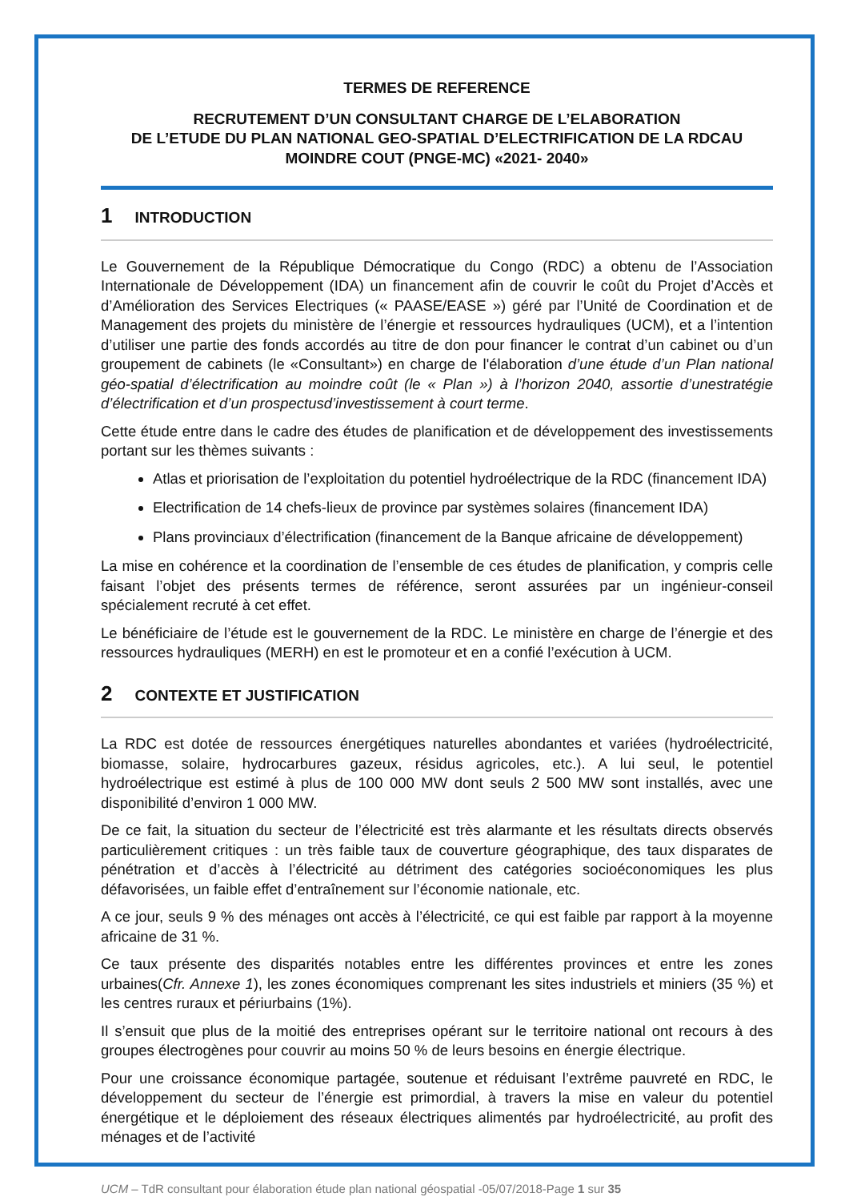TERMES DE REFERENCE
RECRUTEMENT D’UN CONSULTANT CHARGE DE L’ELABORATION
DE L’ETUDE DU PLAN NATIONAL GEO-SPATIAL D’ELECTRIFICATION DE LA RDCAU MOINDRE COUT (PNGE-MC) «2021- 2040»
1 INTRODUCTION
Le Gouvernement de la République Démocratique du Congo (RDC) a obtenu de l’Association Internationale de Développement (IDA) un financement afin de couvrir le coût du Projet d’Accès et d’Amélioration des Services Electriques (« PAASE/EASE ») géré par l’Unité de Coordination et de Management des projets du ministère de l’énergie et ressources hydrauliques (UCM), et a l’intention d’utiliser une partie des fonds accordés au titre de don pour financer le contrat d’un cabinet ou d’un groupement de cabinets (le «Consultant») en charge de l'élaboration d’une étude d’un Plan national géo-spatial d’électrification au moindre coût (le « Plan ») à l’horizon 2040, assortie d’unestratégie d’électrification et d’un prospectusd’investissement à court terme.
Cette étude entre dans le cadre des études de planification et de développement des investissements portant sur les thèmes suivants :
Atlas et priorisation de l’exploitation du potentiel hydroélectrique de la RDC (financement IDA)
Electrification de 14 chefs-lieux de province par systèmes solaires (financement IDA)
Plans provinciaux d’électrification (financement de la Banque africaine de développement)
La mise en cohérence et la coordination de l’ensemble de ces études de planification, y compris celle faisant l’objet des présents termes de référence, seront assurées par un ingénieur-conseil spécialement recruté à cet effet.
Le bénéficiaire de l’étude est le gouvernement de la RDC. Le ministère en charge de l’énergie et des ressources hydrauliques (MERH) en est le promoteur et en a confié l’exécution à UCM.
2 CONTEXTE ET JUSTIFICATION
La RDC est dotée de ressources énergétiques naturelles abondantes et variées (hydroélectricité, biomasse, solaire, hydrocarbures gazeux, résidus agricoles, etc.). A lui seul, le potentiel hydroélectrique est estimé à plus de 100 000 MW dont seuls 2 500 MW sont installés, avec une disponibilité d’environ 1 000 MW.
De ce fait, la situation du secteur de l’électricité est très alarmante et les résultats directs observés particulièrement critiques : un très faible taux de couverture géographique, des taux disparates de pénétration et d’accès à l’électricité au détriment des catégories socioéconomiques les plus défavorisées, un faible effet d’entraînement sur l’économie nationale, etc.
A ce jour, seuls 9 % des ménages ont accès à l’électricité, ce qui est faible par rapport à la moyenne africaine de 31 %.
Ce taux présente des disparités notables entre les différentes provinces et entre les zones urbaines(Cfr. Annexe 1), les zones économiques comprenant les sites industriels et miniers (35 %) et les centres ruraux et périurbains (1%).
Il s’ensuit que plus de la moitié des entreprises opérant sur le territoire national ont recours à des groupes électrogènes pour couvrir au moins 50 % de leurs besoins en énergie électrique.
Pour une croissance économique partagée, soutenue et réduisant l’extrême pauvreté en RDC, le développement du secteur de l’énergie est primordial, à travers la mise en valeur du potentiel énergétique et le déploiement des réseaux électriques alimentés par hydroélectricité, au profit des ménages et de l’activité
UCM – TdR consultant pour élaboration étude plan national géospatial -05/07/2018-Page 1 sur 35